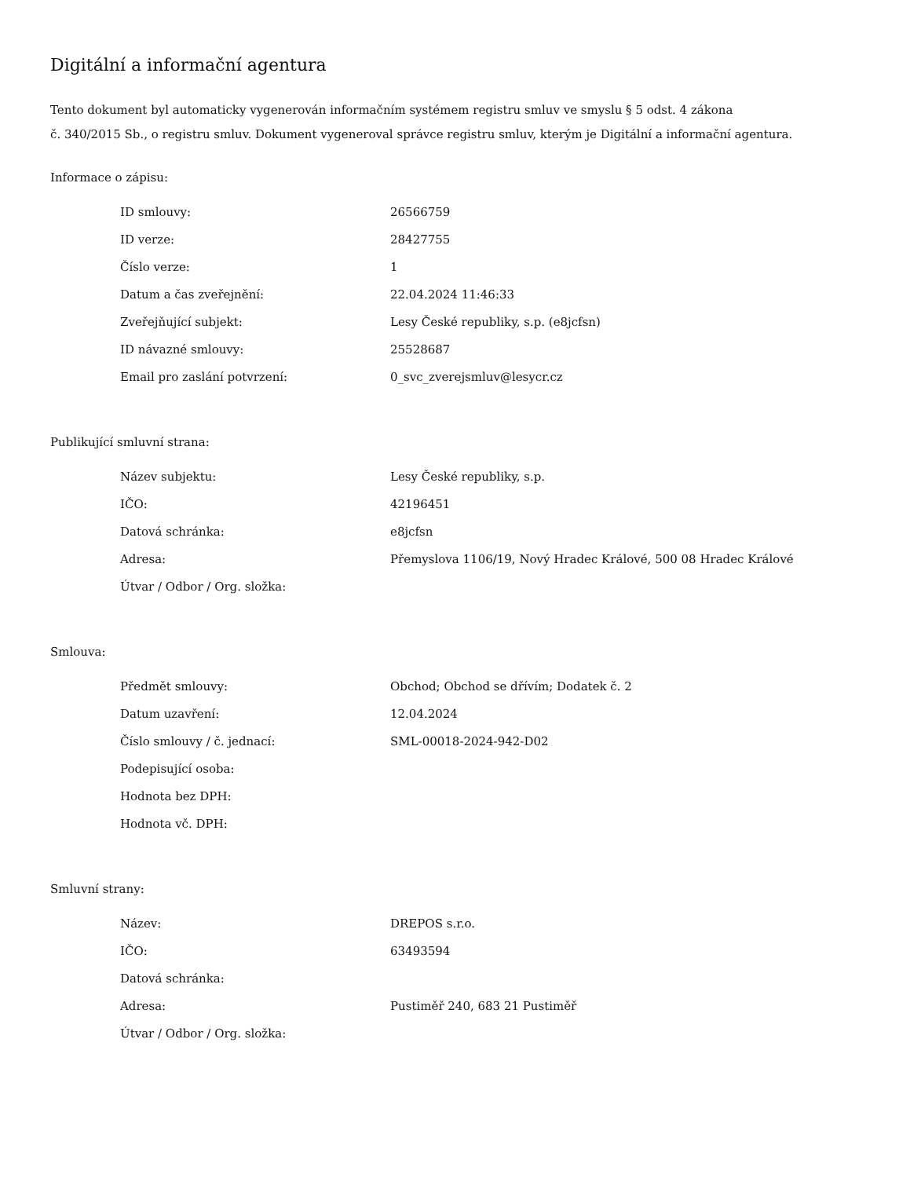Digitální a informační agentura
Tento dokument byl automaticky vygenerován informačním systémem registru smluv ve smyslu § 5 odst. 4 zákona
č. 340/2015 Sb., o registru smluv. Dokument vygeneroval správce registru smluv, kterým je Digitální a informační agentura.
Informace o zápisu:
| ID smlouvy: | 26566759 |
| ID verze: | 28427755 |
| Číslo verze: | 1 |
| Datum a čas zveřejnění: | 22.04.2024 11:46:33 |
| Zveřejňující subjekt: | Lesy České republiky, s.p. (e8jcfsn) |
| ID návazné smlouvy: | 25528687 |
| Email pro zaslání potvrzení: | 0_svc_zverejsmluv@lesycr.cz |
Publikující smluvní strana:
| Název subjektu: | Lesy České republiky, s.p. |
| IČO: | 42196451 |
| Datová schránka: | e8jcfsn |
| Adresa: | Přemyslova 1106/19, Nový Hradec Králové, 500 08 Hradec Králové |
| Útvar / Odbor / Org. složka: | |
Smlouva:
| Předmět smlouvy: | Obchod; Obchod se dřívím; Dodatek č. 2 |
| Datum uzavření: | 12.04.2024 |
| Číslo smlouvy / č. jednací: | SML-00018-2024-942-D02 |
| Podepisující osoba: | |
| Hodnota bez DPH: | |
| Hodnota vč. DPH: | |
Smluvní strany:
| Název: | DREPOS s.r.o. |
| IČO: | 63493594 |
| Datová schránka: | |
| Adresa: | Pustiměř 240, 683 21 Pustiměř |
| Útvar / Odbor / Org. složka: | |